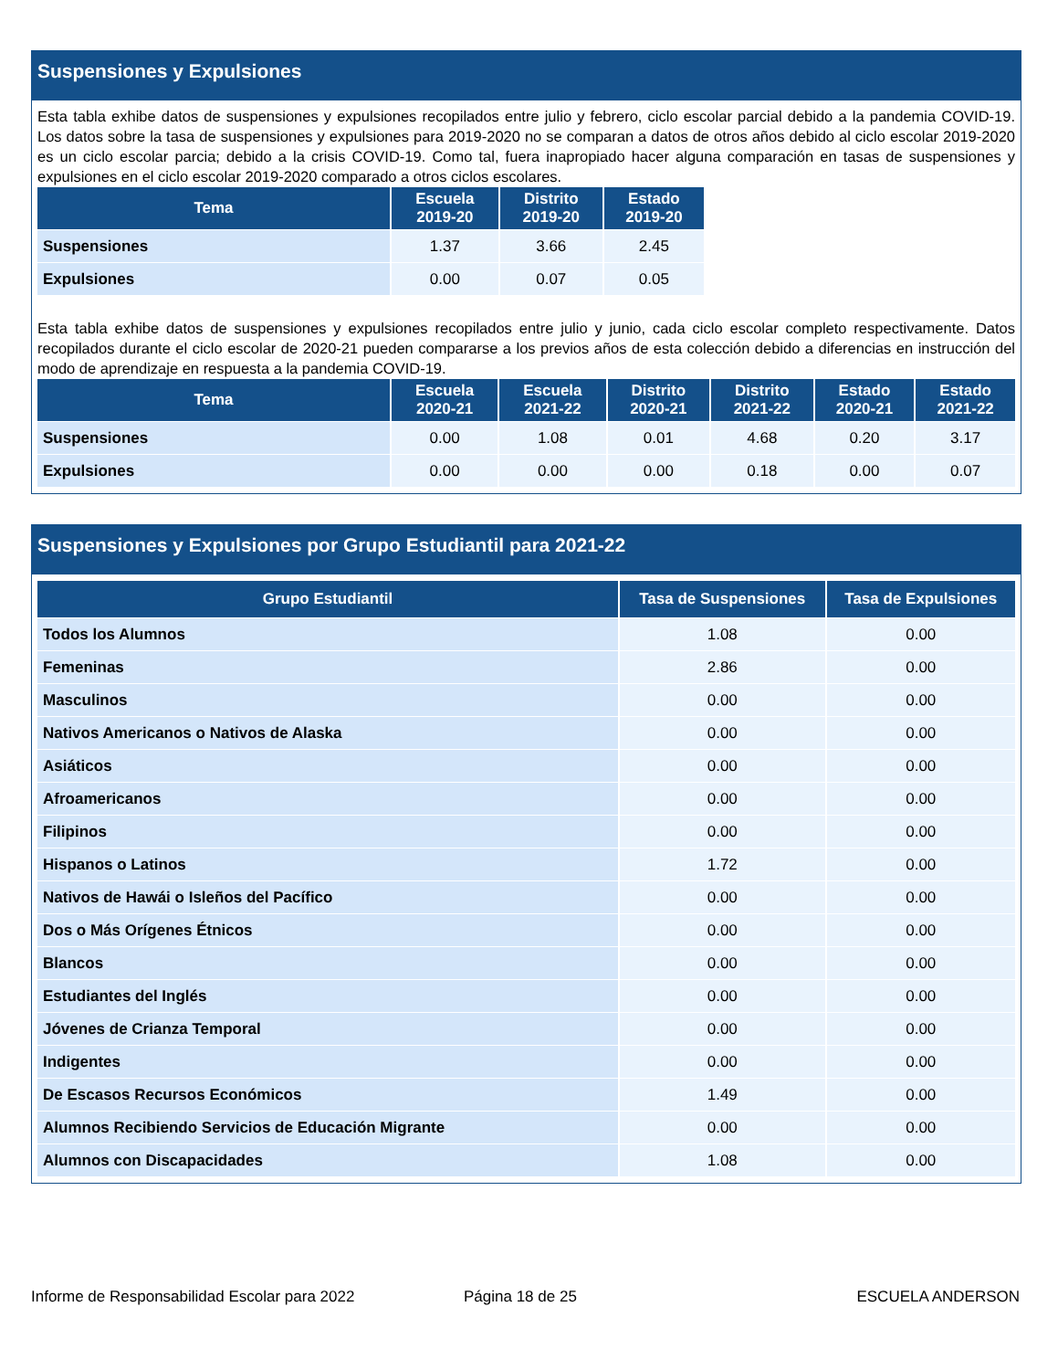Suspensiones y Expulsiones
Esta tabla exhibe datos de suspensiones y expulsiones recopilados entre julio y febrero, ciclo escolar parcial debido a la pandemia COVID-19. Los datos sobre la tasa de suspensiones y expulsiones para 2019-2020 no se comparan a datos de otros años debido al ciclo escolar 2019-2020 es un ciclo escolar parcia; debido a la crisis COVID-19. Como tal, fuera inapropiado hacer alguna comparación en tasas de suspensiones y expulsiones en el ciclo escolar 2019-2020 comparado a otros ciclos escolares.
| Tema | Escuela 2019-20 | Distrito 2019-20 | Estado 2019-20 |
| --- | --- | --- | --- |
| Suspensiones | 1.37 | 3.66 | 2.45 |
| Expulsiones | 0.00 | 0.07 | 0.05 |
Esta tabla exhibe datos de suspensiones y expulsiones recopilados entre julio y junio, cada ciclo escolar completo respectivamente. Datos recopilados durante el ciclo escolar de 2020-21 pueden compararse a los previos años de esta colección debido a diferencias en instrucción del modo de aprendizaje en respuesta a la pandemia COVID-19.
| Tema | Escuela 2020-21 | Escuela 2021-22 | Distrito 2020-21 | Distrito 2021-22 | Estado 2020-21 | Estado 2021-22 |
| --- | --- | --- | --- | --- | --- | --- |
| Suspensiones | 0.00 | 1.08 | 0.01 | 4.68 | 0.20 | 3.17 |
| Expulsiones | 0.00 | 0.00 | 0.00 | 0.18 | 0.00 | 0.07 |
Suspensiones y Expulsiones por Grupo Estudiantil para 2021-22
| Grupo Estudiantil | Tasa de Suspensiones | Tasa de Expulsiones |
| --- | --- | --- |
| Todos los Alumnos | 1.08 | 0.00 |
| Femeninas | 2.86 | 0.00 |
| Masculinos | 0.00 | 0.00 |
| Nativos Americanos o Nativos de Alaska | 0.00 | 0.00 |
| Asiáticos | 0.00 | 0.00 |
| Afroamericanos | 0.00 | 0.00 |
| Filipinos | 0.00 | 0.00 |
| Hispanos o Latinos | 1.72 | 0.00 |
| Nativos de Hawái o Isleños del Pacífico | 0.00 | 0.00 |
| Dos o Más Orígenes Étnicos | 0.00 | 0.00 |
| Blancos | 0.00 | 0.00 |
| Estudiantes del Inglés | 0.00 | 0.00 |
| Jóvenes de Crianza Temporal | 0.00 | 0.00 |
| Indigentes | 0.00 | 0.00 |
| De Escasos Recursos Económicos | 1.49 | 0.00 |
| Alumnos Recibiendo Servicios de Educación Migrante | 0.00 | 0.00 |
| Alumnos con Discapacidades | 1.08 | 0.00 |
Informe de Responsabilidad Escolar para 2022 Página 18 de 25 ESCUELA ANDERSON